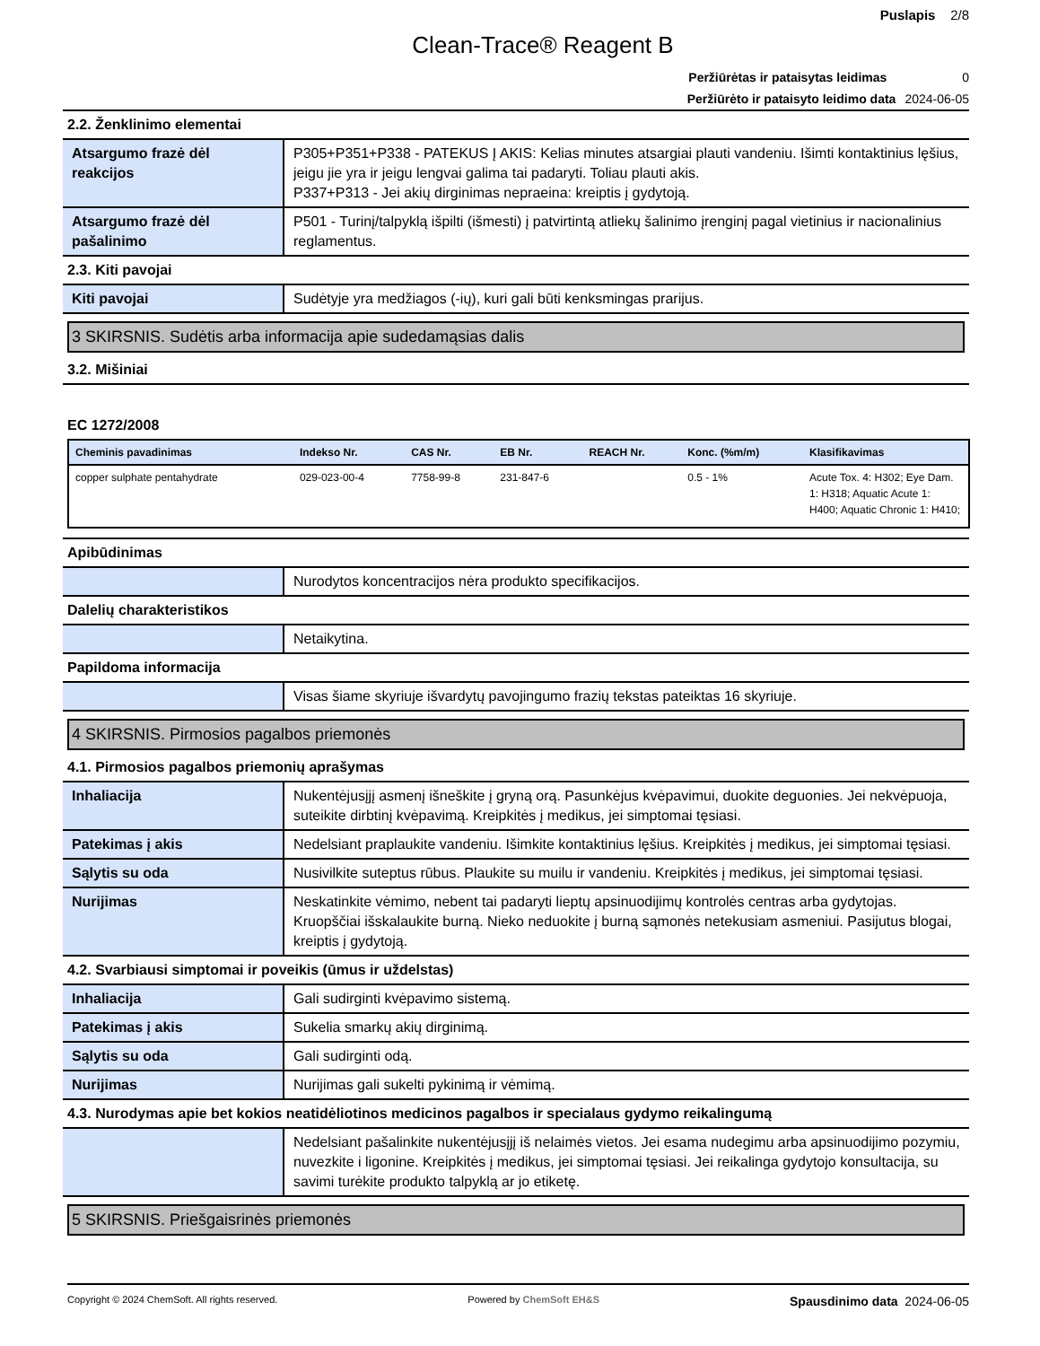Puslapis 2/8
Clean-Trace® Reagent B
Peržiūrėtas ir pataisytas leidimas 0
Peržiūrėto ir pataisyto leidimo data 2024-06-05
2.2. Ženklinimo elementai
| Atsargumo frazė dėl reakcijos | P305+P351+P338 - PATEKUS Į AKIS: Kelias minutes atsargiai plauti vandeniu. Išimti kontaktinius lęšius, jeigu jie yra ir jeigu lengvai galima tai padaryti. Toliau plauti akis. P337+P313 - Jei akių dirginimas nepraeina: kreiptis į gydytoją. |
| Atsargumo frazė dėl pašalinimo | P501 - Turinį/talpyklą išpilti (išmesti) į patvirtintą atliekų šalinimo įrenginį pagal vietinius ir nacionalinius reglamentus. |
2.3. Kiti pavojai
| Kiti pavojai | Sudėtyje yra medžiagos (-ių), kuri gali būti kenksmingas prarijus. |
3 SKIRSNIS. Sudėtis arba informacija apie sudedamąsias dalis
3.2. Mišiniai
EC 1272/2008
| Cheminis pavadinimas | Indekso Nr. | CAS Nr. | EB Nr. | REACH Nr. | Konc. (%m/m) | Klasifikavimas |
| --- | --- | --- | --- | --- | --- | --- |
| copper sulphate pentahydrate | 029-023-00-4 | 7758-99-8 | 231-847-6 | | 0.5 - 1% | Acute Tox. 4: H302; Eye Dam. 1: H318; Aquatic Acute 1: H400; Aquatic Chronic 1: H410; |
Apibūdinimas
| | Nurodytos koncentracijos nėra produkto specifikacijos. |
Dalelių charakteristikos
| | Netaikytina. |
Papildoma informacija
| | Visas šiame skyriuje išvardytų pavojingumo frazių tekstas pateiktas 16 skyriuje. |
4 SKIRSNIS. Pirmosios pagalbos priemonės
4.1. Pirmosios pagalbos priemonių aprašymas
| Inhaliacija | Nukentėjusįjį asmenį išneškite į gryną orą. Pasunkėjus kvėpavimui, duokite deguonies. Jei nekvėpuoja, suteikite dirbtinį kvėpavimą. Kreipkitės į medikus, jei simptomai tęsiasi. |
| Patekimas į akis | Nedelsiant praplaukite vandeniu. Išimkite kontaktinius lęšius. Kreipkitės į medikus, jei simptomai tęsiasi. |
| Sąlytis su oda | Nusivilkite suteptus rūbus. Plaukite su muilu ir vandeniu. Kreipkitės į medikus, jei simptomai tęsiasi. |
| Nurijimas | Neskatinkite vėmimo, nebent tai padaryti lieptų apsinuodijimų kontrolės centras arba gydytojas. Kruopščiai išskalaukite burną. Nieko neduokite į burną sąmonės netekusiam asmeniui. Pasijutus blogai, kreiptis į gydytoją. |
4.2. Svarbiausi simptomai ir poveikis (ūmus ir uždelstas)
| Inhaliacija | Gali sudirginti kvėpavimo sistemą. |
| Patekimas į akis | Sukelia smarkų akių dirginimą. |
| Sąlytis su oda | Gali sudirginti odą. |
| Nurijimas | Nurijimas gali sukelti pykinimą ir vėmimą. |
4.3. Nurodymas apie bet kokios neatidėliotinos medicinos pagalbos ir specialaus gydymo reikalingumą
| | Nedelsiant pašalinkite nukentėjusįjį iš nelaimės vietos. Jei esama nudegimu arba apsinuodijimo pozymiu, nuvezkite i ligonine. Kreipkitės į medikus, jei simptomai tęsiasi. Jei reikalinga gydytojo konsultacija, su savimi turėkite produkto talpyklą ar jo etiketę. |
5 SKIRSNIS. Priešgaisrinės priemonės
Copyright © 2024 ChemSoft. All rights reserved. Powered by ChemSoft EH&S Spausdinimo data 2024-06-05